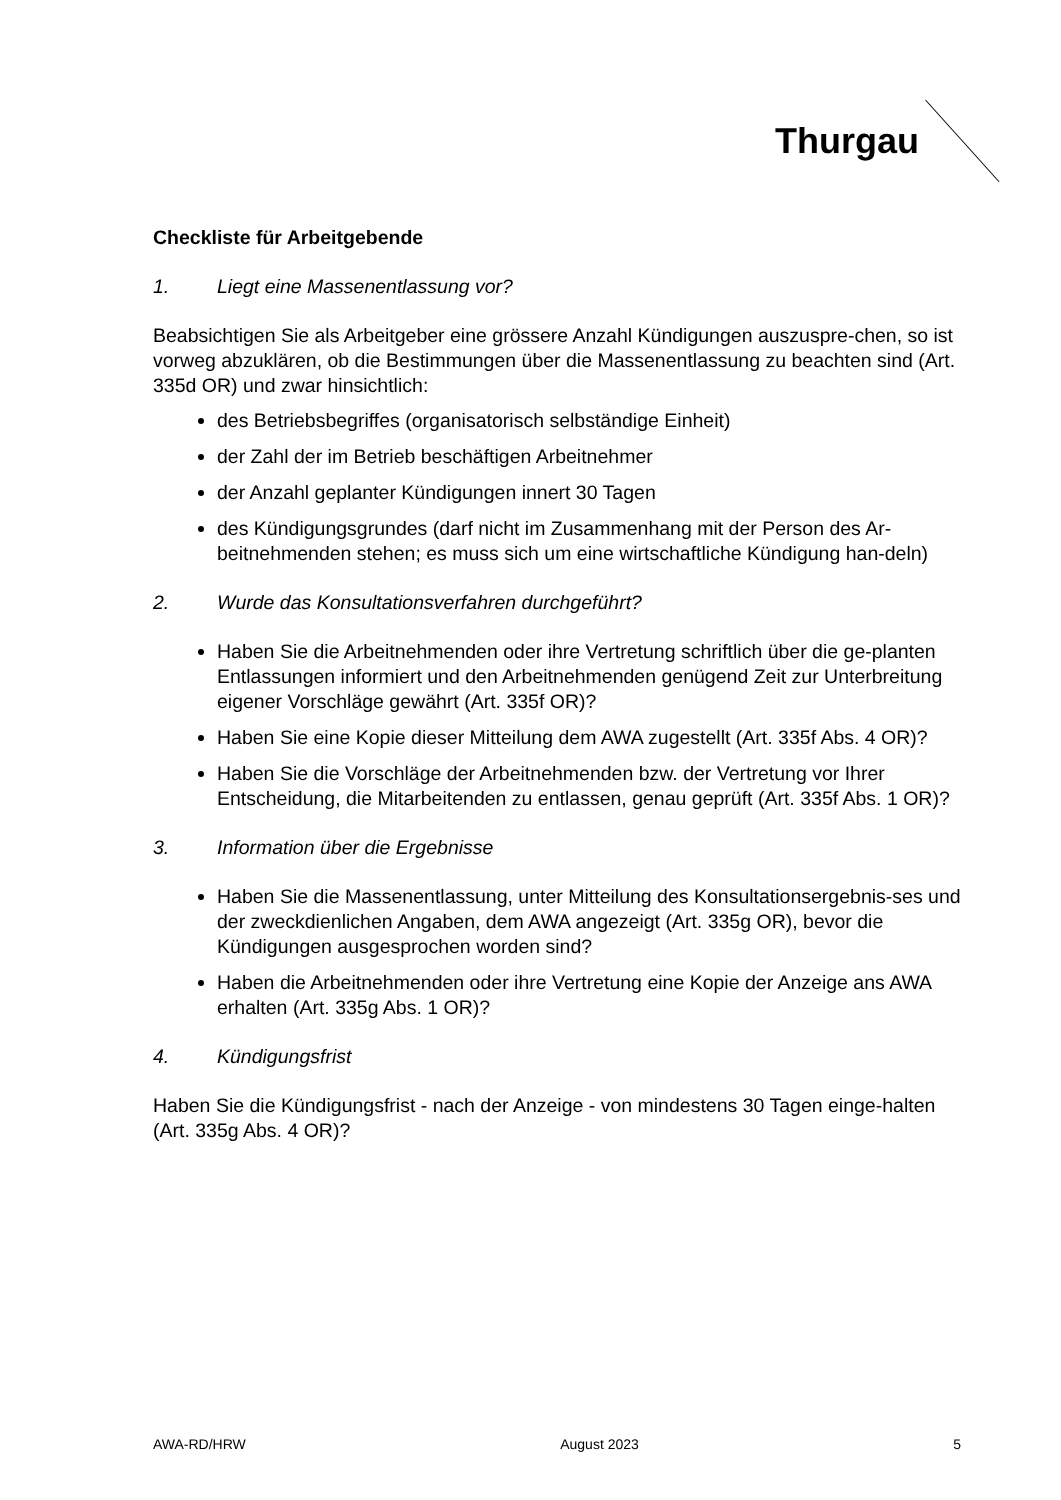Thurgau
Checkliste für Arbeitgebende
1. Liegt eine Massenentlassung vor?
Beabsichtigen Sie als Arbeitgeber eine grössere Anzahl Kündigungen auszuspre-chen, so ist vorweg abzuklären, ob die Bestimmungen über die Massenentlassung zu beachten sind (Art. 335d OR) und zwar hinsichtlich:
des Betriebsbegriffes (organisatorisch selbständige Einheit)
der Zahl der im Betrieb beschäftigen Arbeitnehmer
der Anzahl geplanter Kündigungen innert 30 Tagen
des Kündigungsgrundes (darf nicht im Zusammenhang mit der Person des Ar-beitnehmenden stehen; es muss sich um eine wirtschaftliche Kündigung han-deln)
2. Wurde das Konsultationsverfahren durchgeführt?
Haben Sie die Arbeitnehmenden oder ihre Vertretung schriftlich über die ge-planten Entlassungen informiert und den Arbeitnehmenden genügend Zeit zur Unterbreitung eigener Vorschläge gewährt (Art. 335f OR)?
Haben Sie eine Kopie dieser Mitteilung dem AWA zugestellt (Art. 335f Abs. 4 OR)?
Haben Sie die Vorschläge der Arbeitnehmenden bzw. der Vertretung vor Ihrer Entscheidung, die Mitarbeitenden zu entlassen, genau geprüft (Art. 335f Abs. 1 OR)?
3. Information über die Ergebnisse
Haben Sie die Massenentlassung, unter Mitteilung des Konsultationsergebnis-ses und der zweckdienlichen Angaben, dem AWA angezeigt (Art. 335g OR), bevor die Kündigungen ausgesprochen worden sind?
Haben die Arbeitnehmenden oder ihre Vertretung eine Kopie der Anzeige ans AWA erhalten (Art. 335g Abs. 1 OR)?
4. Kündigungsfrist
Haben Sie die Kündigungsfrist - nach der Anzeige - von mindestens 30 Tagen einge-halten (Art. 335g Abs. 4 OR)?
AWA-RD/HRW August 2023 5